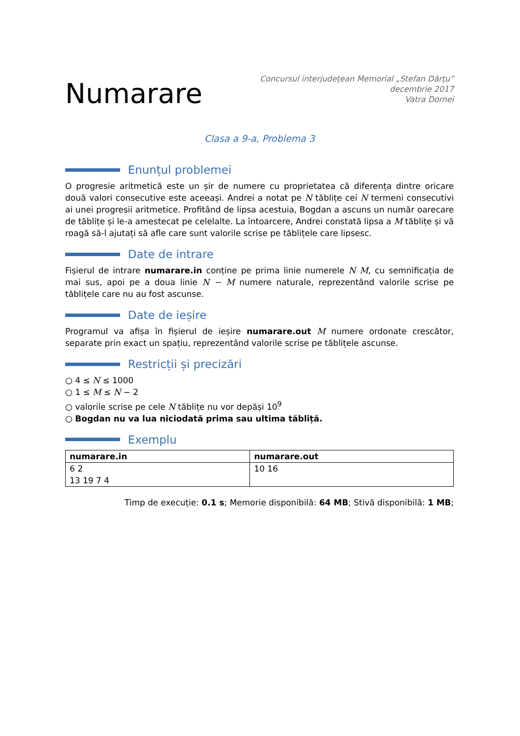Numarare
Concursul interjudețean Memorial „Stefan Dârțu”
decembrie 2017
Vatra Dornei
Clasa a 9-a, Problema 3
Enunțul problemei
O progresie aritmetică este un șir de numere cu proprietatea că diferența dintre oricare două valori consecutive este aceeași. Andrei a notat pe N tăblițe cei N termeni consecutivi ai unei progresii aritmetice. Profitând de lipsa acestuia, Bogdan a ascuns un număr oarecare de tăblițe și le-a amestecat pe celelalte. La întoarcere, Andrei constată lipsa a M tăblițe și vă roagă să-l ajutați să afle care sunt valorile scrise pe tăblițele care lipsesc.
Date de intrare
Fișierul de intrare numarare.in conține pe prima linie numerele N M, cu semnificația de mai sus, apoi pe a doua linie N − M numere naturale, reprezentând valorile scrise pe tăblițele care nu au fost ascunse.
Date de ieșire
Programul va afișa în fișierul de ieșire numarare.out M numere ordonate crescător, separate prin exact un spațiu, reprezentând valorile scrise pe tăblițele ascunse.
Restricții și precizări
○ 4 ≤ N ≤ 1000
○ 1 ≤ M ≤ N − 2
○ valorile scrise pe cele N tăblițe nu vor depăși 10<sup>9</sup>
○ Bogdan nu va lua niciodată prima sau ultima tăbliță.
Exemplu
| numarare.in | numarare.out |
| --- | --- |
| 6 2 13 19 7 4 | 10 16 |
Timp de execuție: 0.1 s; Memorie disponibilă: 64 MB; Stivă disponibilă: 1 MB;